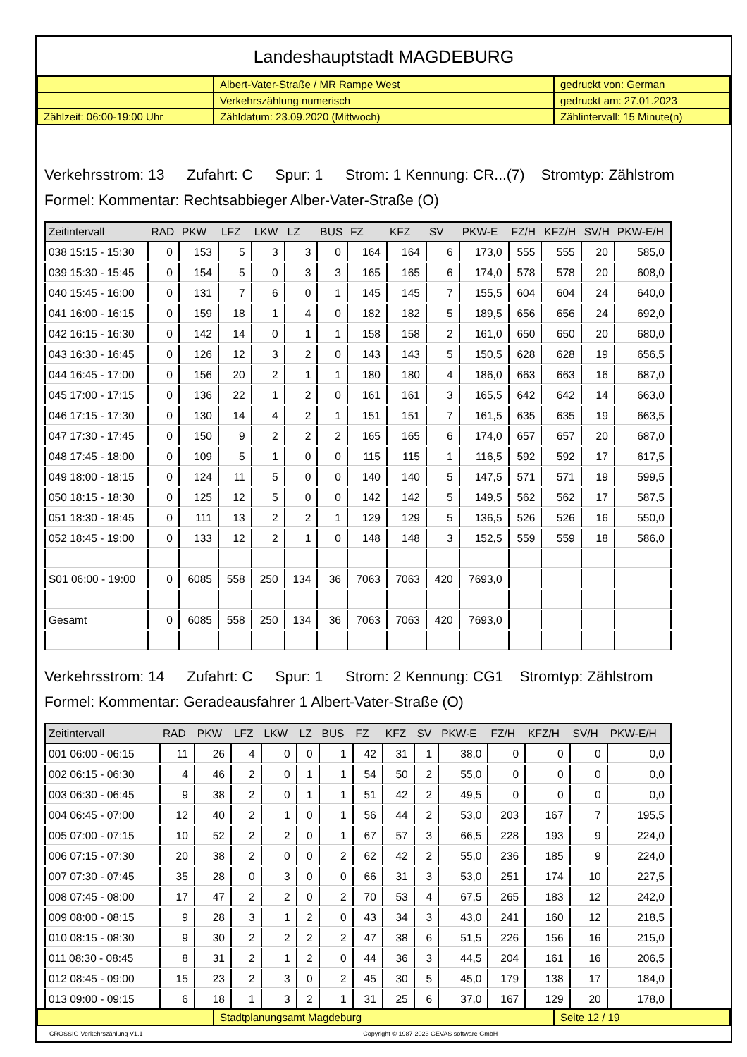Landeshauptstadt MAGDEBURG
| | Albert-Vater-Straße / MR Rampe West | gedruckt von: German |
| | Verkehrszählung numerisch | gedruckt am: 27.01.2023 |
| Zählzeit: 06:00-19:00 Uhr | Zähldatum: 23.09.2020 (Mittwoch) | Zählintervall: 15 Minute(n) |
Verkehrsstrom: 13 Zufahrt: C Spur: 1 Strom: 1 Kennung: CR...(7) Stromtyp: Zählstrom
Formel: Kommentar: Rechtsabbieger Alber-Vater-Straße (O)
| Zeitintervall | RAD | PKW | LFZ | LKW | LZ | BUS | FZ | KFZ | SV | PKW-E | FZ/H | KFZ/H | SV/H | PKW-E/H |
| --- | --- | --- | --- | --- | --- | --- | --- | --- | --- | --- | --- | --- | --- | --- |
| 038 15:15 - 15:30 | 0 | 153 | 5 | 3 | 3 | 0 | 164 | 164 | 6 | 173,0 | 555 | 555 | 20 | 585,0 |
| 039 15:30 - 15:45 | 0 | 154 | 5 | 0 | 3 | 3 | 165 | 165 | 6 | 174,0 | 578 | 578 | 20 | 608,0 |
| 040 15:45 - 16:00 | 0 | 131 | 7 | 6 | 0 | 1 | 145 | 145 | 7 | 155,5 | 604 | 604 | 24 | 640,0 |
| 041 16:00 - 16:15 | 0 | 159 | 18 | 1 | 4 | 0 | 182 | 182 | 5 | 189,5 | 656 | 656 | 24 | 692,0 |
| 042 16:15 - 16:30 | 0 | 142 | 14 | 0 | 1 | 1 | 158 | 158 | 2 | 161,0 | 650 | 650 | 20 | 680,0 |
| 043 16:30 - 16:45 | 0 | 126 | 12 | 3 | 2 | 0 | 143 | 143 | 5 | 150,5 | 628 | 628 | 19 | 656,5 |
| 044 16:45 - 17:00 | 0 | 156 | 20 | 2 | 1 | 1 | 180 | 180 | 4 | 186,0 | 663 | 663 | 16 | 687,0 |
| 045 17:00 - 17:15 | 0 | 136 | 22 | 1 | 2 | 0 | 161 | 161 | 3 | 165,5 | 642 | 642 | 14 | 663,0 |
| 046 17:15 - 17:30 | 0 | 130 | 14 | 4 | 2 | 1 | 151 | 151 | 7 | 161,5 | 635 | 635 | 19 | 663,5 |
| 047 17:30 - 17:45 | 0 | 150 | 9 | 2 | 2 | 2 | 165 | 165 | 6 | 174,0 | 657 | 657 | 20 | 687,0 |
| 048 17:45 - 18:00 | 0 | 109 | 5 | 1 | 0 | 0 | 115 | 115 | 1 | 116,5 | 592 | 592 | 17 | 617,5 |
| 049 18:00 - 18:15 | 0 | 124 | 11 | 5 | 0 | 0 | 140 | 140 | 5 | 147,5 | 571 | 571 | 19 | 599,5 |
| 050 18:15 - 18:30 | 0 | 125 | 12 | 5 | 0 | 0 | 142 | 142 | 5 | 149,5 | 562 | 562 | 17 | 587,5 |
| 051 18:30 - 18:45 | 0 | 111 | 13 | 2 | 2 | 1 | 129 | 129 | 5 | 136,5 | 526 | 526 | 16 | 550,0 |
| 052 18:45 - 19:00 | 0 | 133 | 12 | 2 | 1 | 0 | 148 | 148 | 3 | 152,5 | 559 | 559 | 18 | 586,0 |
| S01 06:00 - 19:00 | 0 | 6085 | 558 | 250 | 134 | 36 | 7063 | 7063 | 420 | 7693,0 | | | | |
| Gesamt | 0 | 6085 | 558 | 250 | 134 | 36 | 7063 | 7063 | 420 | 7693,0 | | | | |
Verkehrsstrom: 14 Zufahrt: C Spur: 1 Strom: 2 Kennung: CG1 Stromtyp: Zählstrom
Formel: Kommentar: Geradeausfahrer 1 Albert-Vater-Straße (O)
| Zeitintervall | RAD | PKW | LFZ | LKW | LZ | BUS | FZ | KFZ | SV | PKW-E | FZ/H | KFZ/H | SV/H | PKW-E/H |
| --- | --- | --- | --- | --- | --- | --- | --- | --- | --- | --- | --- | --- | --- | --- |
| 001 06:00 - 06:15 | 11 | 26 | 4 | 0 | 0 | 1 | 42 | 31 | 1 | 38,0 | 0 | 0 | 0 | 0,0 |
| 002 06:15 - 06:30 | 4 | 46 | 2 | 0 | 1 | 1 | 54 | 50 | 2 | 55,0 | 0 | 0 | 0 | 0,0 |
| 003 06:30 - 06:45 | 9 | 38 | 2 | 0 | 1 | 1 | 51 | 42 | 2 | 49,5 | 0 | 0 | 0 | 0,0 |
| 004 06:45 - 07:00 | 12 | 40 | 2 | 1 | 0 | 1 | 56 | 44 | 2 | 53,0 | 203 | 167 | 7 | 195,5 |
| 005 07:00 - 07:15 | 10 | 52 | 2 | 2 | 0 | 1 | 67 | 57 | 3 | 66,5 | 228 | 193 | 9 | 224,0 |
| 006 07:15 - 07:30 | 20 | 38 | 2 | 0 | 0 | 2 | 62 | 42 | 2 | 55,0 | 236 | 185 | 9 | 224,0 |
| 007 07:30 - 07:45 | 35 | 28 | 0 | 3 | 0 | 0 | 66 | 31 | 3 | 53,0 | 251 | 174 | 10 | 227,5 |
| 008 07:45 - 08:00 | 17 | 47 | 2 | 2 | 0 | 2 | 70 | 53 | 4 | 67,5 | 265 | 183 | 12 | 242,0 |
| 009 08:00 - 08:15 | 9 | 28 | 3 | 1 | 2 | 0 | 43 | 34 | 3 | 43,0 | 241 | 160 | 12 | 218,5 |
| 010 08:15 - 08:30 | 9 | 30 | 2 | 2 | 2 | 2 | 47 | 38 | 6 | 51,5 | 226 | 156 | 16 | 215,0 |
| 011 08:30 - 08:45 | 8 | 31 | 2 | 1 | 2 | 0 | 44 | 36 | 3 | 44,5 | 204 | 161 | 16 | 206,5 |
| 012 08:45 - 09:00 | 15 | 23 | 2 | 3 | 0 | 2 | 45 | 30 | 5 | 45,0 | 179 | 138 | 17 | 184,0 |
| 013 09:00 - 09:15 | 6 | 18 | 1 | 3 | 2 | 1 | 31 | 25 | 6 | 37,0 | 167 | 129 | 20 | 178,0 |
| | Stadtplanungsamt Magdeburg | Seite 12 / 19 |
CROSSIG-Verkehrszählung V1.1 Copyright © 1987-2023 GEVAS software GmbH